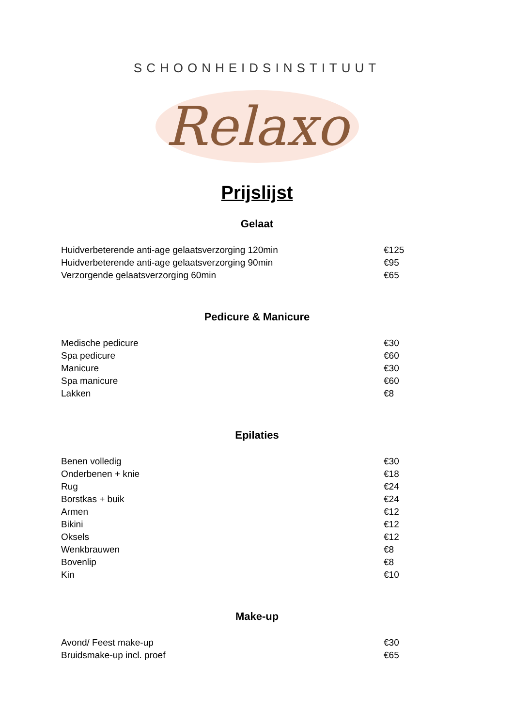SCHOONHEIDSINSTITUUT
Relaxo
Prijslijst
Gelaat
| Huidverbeterende anti-age gelaatsverzorging 120min | €125 |
| Huidverbeterende anti-age gelaatsverzorging 90min | €95 |
| Verzorgende gelaatsverzorging 60min | €65 |
Pedicure & Manicure
| Medische pedicure | €30 |
| Spa pedicure | €60 |
| Manicure | €30 |
| Spa manicure | €60 |
| Lakken | €8 |
Epilaties
| Benen volledig | €30 |
| Onderbenen + knie | €18 |
| Rug | €24 |
| Borstkas + buik | €24 |
| Armen | €12 |
| Bikini | €12 |
| Oksels | €12 |
| Wenkbrauwen | €8 |
| Bovenlip | €8 |
| Kin | €10 |
Make-up
| Avond/ Feest make-up | €30 |
| Bruidsmake-up incl. proef | €65 |